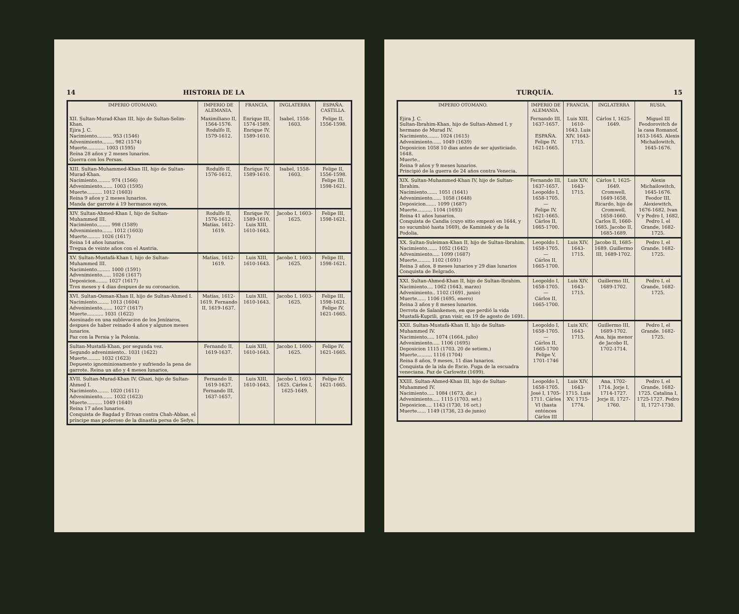14 HISTORIA DE LA
| IMPERIO OTOMANO. | IMPERIO DE ALEMANIA. | FRANCIA. | INGLATERRA | ESPAÑA. CASTILLA. |
| --- | --- | --- | --- | --- |
| XII. Sultan-Murad-Khan III, hijo de Sultan-Selim-Khan. Ejira J. C. Nacimiento.......... 953 (1546) Advenimiento........ 982 (1574) Muerte............ 1003 (1595) Reina 28 años y 2 meses lunarios. Guerra con los Persas. | Maximiliano II, 1564-1576. Rodulfo II, 1579-1612. | Enrique III, 1574-1589. Enrique IV, 1589-1610. | Isabel, 1558-1603. | Felipe II, 1556-1598. |
| XIII. Sultan-Muhammed-Khan III, hijo de Sultan-Murad-Khan. Nacimiento......... 974 (1566) Advenimiento....... 1003 (1595) Muerte.......... 1012 (1603) Reina 9 años y 2 meses lunarios. Manda dar garrote á 19 hermanos suyos. | Rodulfo II, 1576-1612. | Enrique IV, 1589-1610. | Isabel, 1558-1603. | Felipe II, 1556-1598. Felipe III, 1598-1621. |
| XIV. Sultan-Ahmed-Khan I, hijo de Sultan-Muhammed III. Nacimiento......... 998 (1589) Advenimiento....... 1012 (1603) Muerte......... 1026 (1617) Reina 14 años lunarios. Tregua de veinte años con el Austria. | Rodulfo II, 1576-1612. Matías, 1612-1619. | Enrique IV, 1589-1610. Luis XIII, 1610-1643. | Jacobo I, 1603-1625. | Felipe III, 1598-1621. |
| XV. Sultan-Mustafá-Khan I, hijo de Sultan-Muhammed III. Nacimiento......... 1000 (1591) Advenimiento...... 1026 (1617) Deposicion........ 1027 (1617) Tres meses y 4 dias despues de su coronacion. | Matías, 1612-1619. | Luis XIII, 1610-1643. | Jacobo I, 1603-1625. | Felipe III, 1598-1621. |
| XVI. Sultan-Osman-Khan II, hijo de Sultan-Ahmed I. Nacimiento........ 1013 (1604) Advenimiento....... 1027 (1617) Muerte........... 1031 (1622) Asesinado en una sublevacion de los Jenízaros, despues de haber reinado 4 años y algunos meses lunarios. Paz con la Persia y la Polonia. | Matías, 1612-1619. Fernando II, 1619-1637. | Luis XIII, 1610-1643. | Jacobo I, 1603-1625. | Felipe III, 1598-1621. Felipe IV, 1621-1665. |
| Sultan-Mustafá-Khan, por segunda vez. Segundo advenimiento.. 1031 (1622) Muerte......... 1032 (1623) Depuesto ignominiosamente y sufriendo la pena de garrote. Reina un año y 4 meses lunarios. | Fernando II, 1619-1637. | Luis XIII, 1610-1643. | Jacobo I, 1600-1625. | Felipe IV, 1621-1665. |
| XVII. Sultan-Murad-Khan IV, Ghazi, hijo de Sultan-Ahmed I. Nacimiento........ 1020 (1611) Advenimiento....... 1032 (1623) Muerte.......... 1049 (1640) Reina 17 años lunarios. Conquista de Bagdad y Erivan contra Chah-Abbas, el príncipe mas poderoso de la dinastía persa de Sefys. | Fernando II, 1619-1637. Fernando III, 1637-1657. | Luis XIII, 1610-1643. | Jacobo I, 1603-1625. Cárlos I, 1625-1649. | Felipe IV, 1621-1665. |
TURQUÍA. 15
| IMPERIO OTOMANO. | IMPERIO DE ALEMANIA. | FRANCIA. | INGLATERRA | RUSIA. |
| --- | --- | --- | --- | --- |
| Ejira J. C. Sultan-Ibrahim-Khan, hijo de Sultan-Ahmed I, y hermano de Murad IV. Nacimiento........ 1024 (1615) Advenimiento...... 1049 (1639) Deposicion 1058 10 dias antes de ser ajusticiado. 1648. Muerte.. Reina 9 años y 9 meses lunarios. Principió de la guerra de 24 años contra Venecia. | Fernando III, 1637-1657. ESPAÑA. Felipe IV, 1621-1665. | Luis XIII, 1610-1643. Luis XIV, 1643-1715. | Cárlos I, 1625-1649. | Miguel III Feodorovitch de la casa Romanof, 1613-1645. Alexis Michailowitch, 1645-1676. |
| XIX. Sultan-Muhammed-Khan IV, hijo de Sultan-Ibrahim. Nacimiento....... 1051 (1641) Advenimiento...... 1058 (1648) Deposicion....... 1099 (1687) Muerte.......... 1104 (1693) Reina 41 años lunarios. Conquista de Candia (cuyo sitio empezó en 1644, y no sucumbió hasta 1669), de Kaminiek y de la Podolia. | Fernando III, 1637-1657. Leopoldo I, 1658-1705. — Felipe IV, 1621-1665. Cárlos II, 1665-1700. | Luis XIV, 1643-1715. | Cárlos I, 1625-1649. Cromwell, 1649-1658. Ricardo, hijo de Cromwell, 1658-1660. Carlos II, 1660-1685. Jacobo II, 1685-1689. | Alexis Michailowitch, 1645-1676. Feodor III, Alexiewitch, 1676-1682. Ivan V y Pedro I, 1682, Pedro I, el Grande, 1682-1725. |
| XX. Sultan-Suleiman-Khan II, hijo de Sultan-Ibrahim. Nacimiento....... 1052 (1642) Advenimiento..... 1099 (1687) Muerte......... 1102 (1691) Reina 3 años, 8 meses lunarios y 29 dias lunarios Conquista de Belgrado. | Leopoldo I, 1658-1705. — Cárlos II, 1665-1700. | Luis XIV, 1643-1715. | Jacobo II, 1685-1689. Guillermo III, 1689-1702. | Pedro I, el Grande, 1682-1725. |
| XXI. Sultan-Ahmed-Khan II, hijo de Sultan-Ibrahim. Nacimiento.... 1062 (1643, marzo) Advenimiento.. 1102 (1691, junio) Muerte...... 1106 (1695, enero) Reina 3 años y 8 meses lunarios. Derrota de Salankemen, en que perdió la vida Mustafá-Kuprili, gran visir, en 19 de agosto de 1691. | Leopoldo I, 1658-1705. — Cárlos II, 1665-1700. | Luis XIV, 1643-1715. | Guillermo III, 1689-1702. | Pedro I, el Grande, 1682-1725. |
| XXII. Sultan-Mustafá-Khan II, hijo de Sultan-Muhammed IV. Nacimiento..... 1074 (1664, julio) Advenimiento..... 1106 (1695) Deposicion 1115 (1703, 20 de setiem.) Muerte.......... 1116 (1704) Reina 8 años, 9 meses, 11 dias lunarios. Conquista de la isla de Escio. Fuga de la escuadra veneciana. Paz de Carlowitz (1699). | Leopoldo I, 1658-1705. — Cárlos II, 1665-1700 Felipe V, 1701-1746 | Luis XIV, 1643-1715. | Guillermo III, 1689-1702. Ana, hija menor de Jacobo II, 1702-1714. | Pedro I, el Grande. 1682-1725. |
| XXIII. Sultan-Ahmed-Khan III, hijo de Sultan-Muhammed IV. Nacimiento..... 1084 (1673, dic.) Advenimiento..... 1115 (1703, set.) Deposicion.... 1143 (1730, 16 oct.) Muerte...... 1149 (1736, 23 de junio) | Leopoldo I, 1658-1705. José I, 1705-1711. Cárlos VI (hasta entónces Cárlos III | Luis XIV, 1643-1715. Luis XV, 1715-1774. | Ana, 1702-1714. Jorje I, 1714-1727. Jorje II, 1727-1760. | Pedro I, el Grande, 1682-1725. Catalina I, 1725-1727. Pedro II, 1727-1730. |